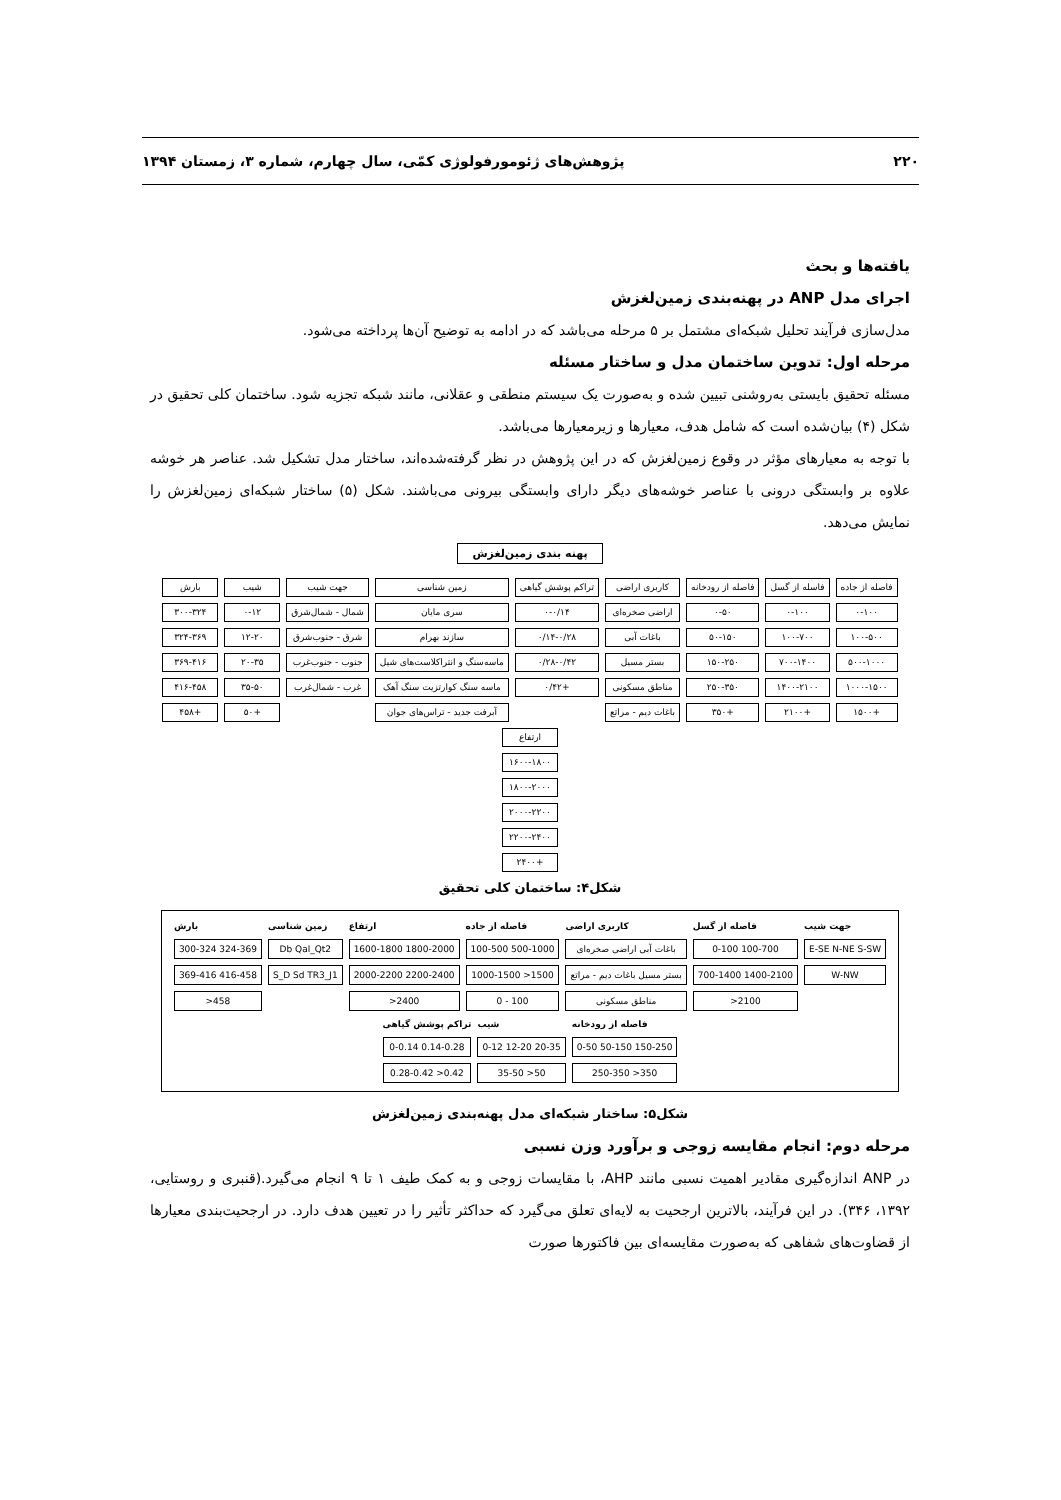۲۲۰ پژوهش‌های ژئومورفولوژی کمّی، سال چهارم، شماره ۳، زمستان ۱۳۹۴
یافته‌ها و بحث
اجرای مدل ANP در پهنه‌بندی زمین‌لغزش
مدل‌سازی فرآیند تحلیل شبکه‌ای مشتمل بر ۵ مرحله می‌باشد که در ادامه به توضیح آن‌ها پرداخته می‌شود.
مرحله اول: تدوین ساختمان مدل و ساختار مسئله
مسئله تحقیق بایستی به‌روشنی تبیین شده و به‌صورت یک سیستم منطقی و عقلانی، مانند شبکه تجزیه شود. ساختمان کلی تحقیق در شکل (۴) بیان‌شده است که شامل هدف، معیارها و زیرمعیارها می‌باشد.
با توجه به معیارهای مؤثر در وقوع زمین‌لغزش که در این پژوهش در نظر گرفته‌شده‌اند، ساختار مدل تشکیل شد. عناصر هر خوشه علاوه بر وابستگی درونی با عناصر خوشه‌های دیگر دارای وابستگی بیرونی می‌باشند. شکل (۵) ساختار شبکه‌ای زمین‌لغزش را نمایش می‌دهد.
پهنه بندی زمین‌لغزش
فاصله از جاده
۰-۱۰۰
۱۰۰-۵۰۰
۵۰۰-۱۰۰۰
۱۰۰۰-۱۵۰۰
+۱۵۰۰
فاسله از گسل
۰-۱۰۰
۱۰۰-۷۰۰
۷۰۰-۱۴۰۰
۱۴۰۰-۲۱۰۰
+۲۱۰۰
فاصله از رودخانه
۰-۵۰
۵۰-۱۵۰
۱۵۰-۲۵۰
۲۵۰-۳۵۰
+۳۵۰
کاربری اراضی
اراضی صخره‌ای
باغات آبی
بستر مسیل
مناطق مسکونی
باغات دیم - مراتع
تراکم پوشش گیاهی
۰-۰/۱۴
۰/۱۴-۰/۲۸
۰/۲۸-۰/۴۲
+۰/۴۲
زمین شناسی
سری مایان
سازند بهرام
ماسه‌سنگ و انتراکلاست‌های شیل
ماسه سنگ کوارتزیت سنگ آهک
آبرفت جدید - تراس‌های جوان
جهت شیب
شمال - شمال‌شرق
شرق - جنوب‌شرق
جنوب - جنوب‌غرب
غرب - شمال‌غرب
شیب
۰-۱۲
۱۲-۲۰
۲۰-۳۵
۳۵-۵۰
+۵۰
بارش
۳۰۰-۳۲۴
۳۲۴-۳۶۹
۳۶۹-۴۱۶
۴۱۶-۴۵۸
+۴۵۸
ارتفاع
۱۶۰۰-۱۸۰۰
۱۸۰۰-۲۰۰۰
۲۰۰۰-۲۲۰۰
۲۲۰۰-۲۴۰۰
+۲۴۰۰
شکل۴: ساختمان کلی تحقیق
بارش
300-324 324-369
369-416 416-458
>458
زمین شناسی
Db Qal_Qt2
S_D Sd TR3_J1
ارتفاع
1600-1800 1800-2000
2000-2200 2200-2400
>2400
فاصله از جاده
100-500 500-1000
1000-1500 >1500
0 - 100
کاربری اراضی
باغات آبی اراضی صخره‌ای
بستر مسیل باغات دیم - مراتع
مناطق مسکونی
فاصله از گسل
0-100 100-700
700-1400 1400-2100
>2100
جهت شیب
E-SE N-NE S-SW
W-NW
تراکم پوشش گیاهی
0-0.14 0.14-0.28
0.28-0.42 >0.42
شیب
0-12 12-20 20-35
35-50 >50
فاصله از رودخانه
0-50 50-150 150-250
250-350 >350
شکل۵: ساختار شبکه‌ای مدل پهنه‌بندی زمین‌لغزش
مرحله دوم: انجام مقایسه زوجی و برآورد وزن نسبی
در ANP اندازه‌گیری مقادیر اهمیت نسبی مانند AHP، با مقایسات زوجی و به کمک طیف ۱ تا ۹ انجام می‌گیرد.(قنبری و روستایی، ۱۳۹۲، ۳۴۶). در این فرآیند، بالاترین ارجحیت به لایه‌ای تعلق می‌گیرد که حداکثر تأثیر را در تعیین هدف دارد. در ارجحیت‌بندی معیارها از قضاوت‌های شفاهی که به‌صورت مقایسه‌ای بین فاکتورها صورت